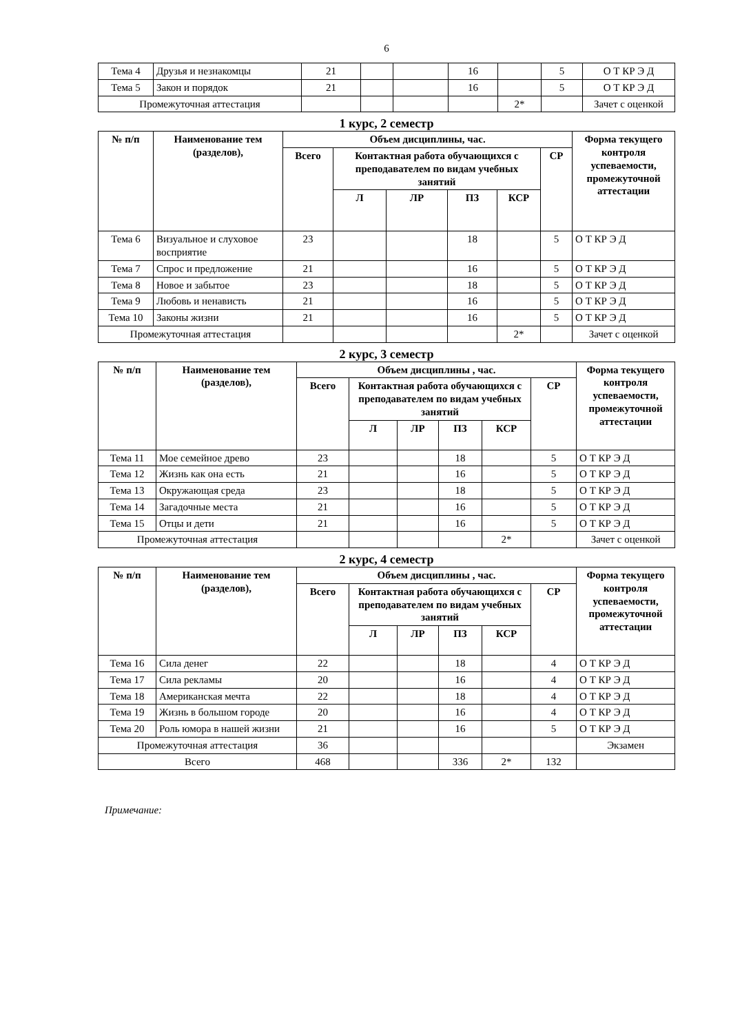6
| Тема 4 | Друзья и незнакомцы | 21 | | | 16 | | 5 | О Т КР Э Д |
| Тема 5 | Закон и порядок | 21 | | | 16 | | 5 | О Т КР Э Д |
| Промежуточная аттестация | | | | | | 2* | | Зачет с оценкой |
1 курс, 2 семестр
| № п/п | Наименование тем (разделов), | Объем дисциплины, час. | | | | | | Форма текущего контроля успеваемости, промежуточной аттестации |
| --- | --- | --- | --- | --- | --- | --- | --- | --- |
| | | Всего | Контактная работа обучающихся с преподавателем по видам учебных занятий | | | | СР | |
| | | | Л | ЛР | ПЗ | КСР | | |
| Тема 6 | Визуальное и слуховое восприятие | 23 | | | 18 | | 5 | О Т КР Э Д |
| Тема 7 | Спрос и предложение | 21 | | | 16 | | 5 | О Т КР Э Д |
| Тема 8 | Новое и забытое | 23 | | | 18 | | 5 | О Т КР Э Д |
| Тема 9 | Любовь и ненависть | 21 | | | 16 | | 5 | О Т КР Э Д |
| Тема 10 | Законы жизни | 21 | | | 16 | | 5 | О Т КР Э Д |
| Промежуточная аттестация | | | | | | 2* | | Зачет с оценкой |
2 курс, 3 семестр
| № п/п | Наименование тем (разделов), | Объем дисциплины , час. | | | | | | Форма текущего контроля успеваемости, промежуточной аттестации |
| --- | --- | --- | --- | --- | --- | --- | --- | --- |
| | | Всего | Контактная работа обучающихся с преподавателем по видам учебных занятий | | | | СР | |
| | | | Л | ЛР | ПЗ | КСР | | |
| Тема 11 | Мое семейное древо | 23 | | | 18 | | 5 | О Т КР Э Д |
| Тема 12 | Жизнь как она есть | 21 | | | 16 | | 5 | О Т КР Э Д |
| Тема 13 | Окружающая среда | 23 | | | 18 | | 5 | О Т КР Э Д |
| Тема 14 | Загадочные места | 21 | | | 16 | | 5 | О Т КР Э Д |
| Тема 15 | Отцы и дети | 21 | | | 16 | | 5 | О Т КР Э Д |
| Промежуточная аттестация | | | | | | 2* | | Зачет с оценкой |
2 курс, 4 семестр
| № п/п | Наименование тем (разделов), | Объем дисциплины , час. | | | | | | Форма текущего контроля успеваемости, промежуточной аттестации |
| --- | --- | --- | --- | --- | --- | --- | --- | --- |
| | | Всего | Контактная работа обучающихся с преподавателем по видам учебных занятий | | | | СР | |
| | | | Л | ЛР | ПЗ | КСР | | |
| Тема 16 | Сила денег | 22 | | | 18 | | 4 | О Т КР Э Д |
| Тема 17 | Сила рекламы | 20 | | | 16 | | 4 | О Т КР Э Д |
| Тема 18 | Американская мечта | 22 | | | 18 | | 4 | О Т КР Э Д |
| Тема 19 | Жизнь в большом городе | 20 | | | 16 | | 4 | О Т КР Э Д |
| Тема 20 | Роль юмора в нашей жизни | 21 | | | 16 | | 5 | О Т КР Э Д |
| Промежуточная аттестация | | 36 | | | | | | Экзамен |
| Всего | | 468 | | | 336 | 2* | 132 | |
Примечание: